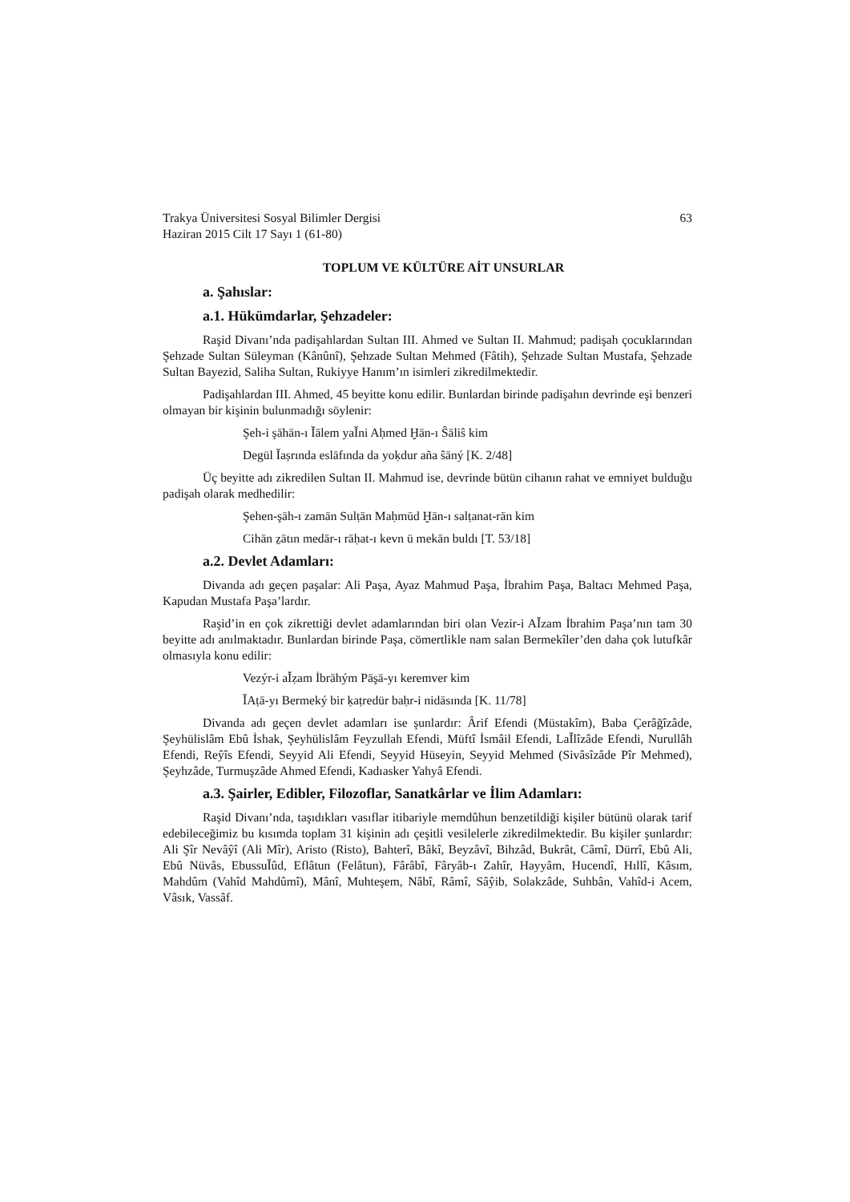Trakya Üniversitesi Sosyal Bilimler Dergisi
Haziran 2015 Cilt 17 Sayı 1 (61-80) 63
TOPLUM VE KÜLTÜRE AİT UNSURLAR
a. Şahıslar:
a.1. Hükümdarlar, Şehzadeler:
Raşid Divanı’nda padişahlardan Sultan III. Ahmed ve Sultan II. Mahmud; padişah çocuklarından Şehzade Sultan Süleyman (Kânûnî), Şehzade Sultan Mehmed (Fâtih), Şehzade Sultan Mustafa, Şehzade Sultan Bayezid, Saliha Sultan, Rukiyye Hanım’ın isimleri zikredilmektedir.
Padişahlardan III. Ahmed, 45 beyitte konu edilir. Bunlardan birinde padişahın devrinde eşi benzeri olmayan bir kişinin bulunmadığı söylenir:
Şeh-i şāhān-ı Ǐālem yaǏni Aḥmed Ḫān-ı Ŝāliŝ kim
Degül Ǐaṣrında eslāfında da yoḳdur aña ŝāný [K. 2/48]
Üç beyitte adı zikredilen Sultan II. Mahmud ise, devrinde bütün cihanın rahat ve emniyet bulduğu padişah olarak medhedilir:
Şehen-şāh-ı zamān Sulṭān Maḥmūd Ḫān-ı salṭanat-rān kim
Cihān ẕātın medār-ı rāḥat-ı kevn ü mekān buldı [T. 53/18]
a.2. Devlet Adamları:
Divanda adı geçen paşalar: Ali Paşa, Ayaz Mahmud Paşa, İbrahim Paşa, Baltacı Mehmed Paşa, Kapudan Mustafa Paşa’lardır.
Raşid’in en çok zikrettiği devlet adamlarından biri olan Vezir-i AǏzam İbrahim Paşa’nın tam 30 beyitte adı anılmaktadır. Bunlardan birinde Paşa, cömertlikle nam salan Bermekîler’den daha çok lutufkâr olmasıyla konu edilir:
Vezýr-i aǏẓam İbrāhým Pāşā-yı keremver kim
ǏAṭā-yı Bermeký bir ḳaṭredür baḥr-i nidāsında [K. 11/78]
Divanda adı geçen devlet adamları ise şunlardır: Ârif Efendi (Müstakîm), Baba Çerâğîzâde, Şeyhülislâm Ebû İshak, Şeyhülislâm Feyzullah Efendi, Müftî İsmâil Efendi, LaǏlîzâde Efendi, Nurullâh Efendi, Reŷîs Efendi, Seyyid Ali Efendi, Seyyid Hüseyin, Seyyid Mehmed (Sivâsîzâde Pîr Mehmed), Şeyhzâde, Turmuşzâde Ahmed Efendi, Kadıasker Yahyâ Efendi.
a.3. Şairler, Edibler, Filozoflar, Sanatkârlar ve İlim Adamları:
Raşid Divanı’nda, taşıdıkları vasıflar itibariyle memdûhun benzetildiği kişiler bütünü olarak tarif edebileceğimiz bu kısımda toplam 31 kişinin adı çeşitli vesilelerle zikredilmektedir. Bu kişiler şunlardır: Ali Şîr Nevâŷî (Ali Mîr), Aristo (Risto), Bahterî, Bâkî, Beyzâvî, Bihzâd, Bukrât, Câmî, Dürrî, Ebû Ali, Ebû Nüvâs, EbussuǏûd, Eflâtun (Felâtun), Fârâbî, Fâryâb-ı Zahîr, Hayyâm, Hucendî, Hıllî, Kâsım, Mahdûm (Vahîd Mahdûmî), Mânî, Muhteşem, Nâbî, Râmî, Sâŷib, Solakzâde, Suhbân, Vahîd-i Acem, Vâsık, Vassâf.